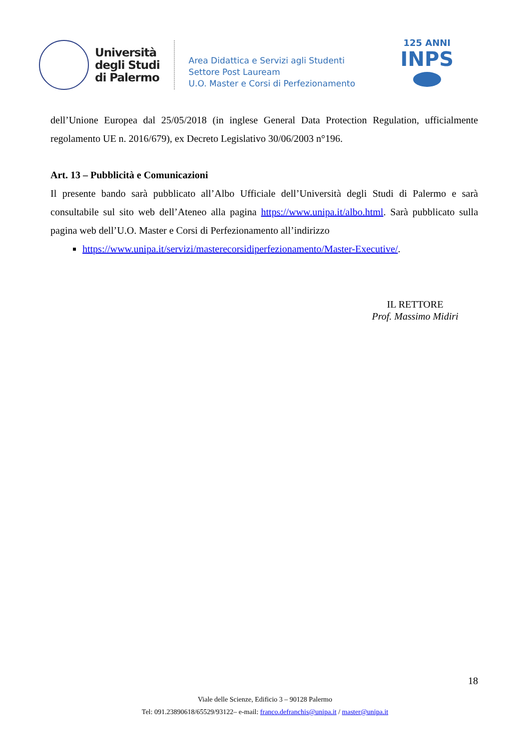Università
degli Studi
di Palermo
Area Didattica e Servizi agli Studenti
Settore Post Lauream
U.O. Master e Corsi di Perfezionamento
125 ANNI
INPS
dell’Unione Europea dal 25/05/2018 (in inglese General Data Protection Regulation, ufficialmente regolamento UE n. 2016/679), ex Decreto Legislativo 30/06/2003 n°196.
Art. 13 – Pubblicità e Comunicazioni
Il presente bando sarà pubblicato all’Albo Ufficiale dell’Università degli Studi di Palermo e sarà consultabile sul sito web dell’Ateneo alla pagina https://www.unipa.it/albo.html. Sarà pubblicato sulla pagina web dell’U.O. Master e Corsi di Perfezionamento all’indirizzo
https://www.unipa.it/servizi/masterecorsidiperfezionamento/Master-Executive/.
IL RETTORE
Prof. Massimo Midiri
18
Viale delle Scienze, Edificio 3 – 90128 Palermo
Tel: 091.23890618/65529/93122– e-mail: franco.defranchis@unipa.it / master@unipa.it